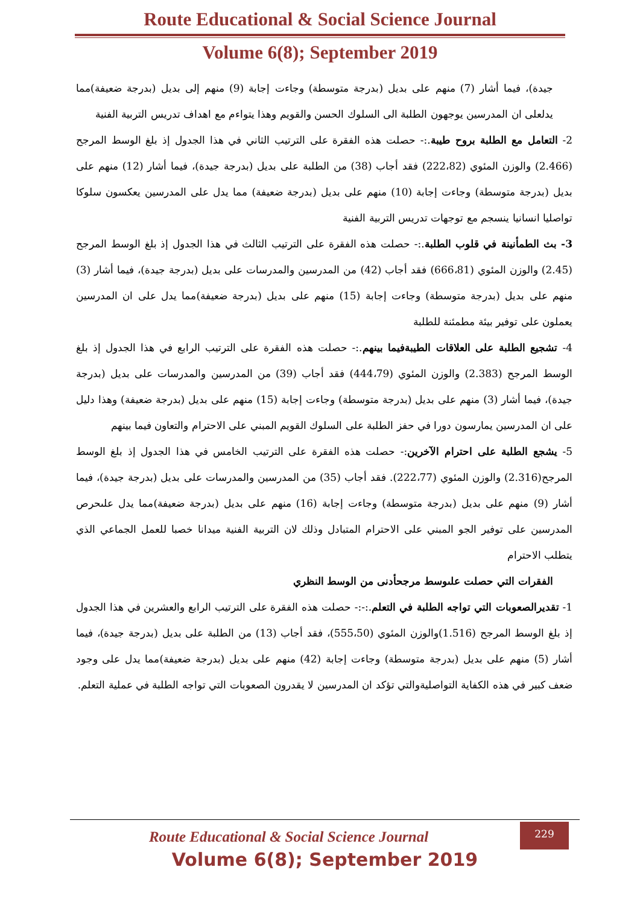Route Educational & Social Science Journal
Volume 6(8); September 2019
جيدة)، فيما أشار (7) منهم على بديل (بدرجة متوسطة) وجاءت إجابة (9) منهم إلى بديل (بدرجة ضعيفة)مما يدلعلى ان المدرسين يوجهون الطلبة الى السلوك الحسن والقويم وهذا يتواءم مع اهداف تدريس التربية الفنية
2- التعامل مع الطلبة بروح طيبة.:- حصلت هذه الفقرة على الترتيب الثاني في هذا الجدول إذ بلغ الوسط المرجح (2.466) والوزن المئوي (222،82) فقد أجاب (38) من الطلبة على بديل (بدرجة جيدة)، فيما أشار (12) منهم على بديل (بدرجة متوسطة) وجاءت إجابة (10) منهم على بديل (بدرجة ضعيفة) مما يدل على المدرسين يعكسون سلوكا تواصليا انسانيا ينسجم مع توجهات تدريس التربية الفنية
3- بث الطمأنينة في قلوب الطلبة.:- حصلت هذه الفقرة على الترتيب الثالث في هذا الجدول إذ بلغ الوسط المرجح (2.45) والوزن المئوي (666،81) فقد أجاب (42) من المدرسين والمدرسات على بديل (بدرجة جيدة)، فيما أشار (3) منهم على بديل (بدرجة متوسطة) وجاءت إجابة (15) منهم على بديل (بدرجة ضعيفة)مما يدل على ان المدرسين يعملون على توفير بيئة مطمئنة للطلبة
4- تشجيع الطلبة على العلاقات الطيبةفيما بينهم.:- حصلت هذه الفقرة على الترتيب الرابع في هذا الجدول إذ بلغ الوسط المرجح (2.383) والوزن المئوي (444،79) فقد أجاب (39) من المدرسين والمدرسات على بديل (بدرجة جيدة)، فيما أشار (3) منهم على بديل (بدرجة متوسطة) وجاءت إجابة (15) منهم على بديل (بدرجة ضعيفة) وهذا دليل على ان المدرسين يمارسون دورا في حفز الطلبة على السلوك القويم المبني على الاحترام والتعاون فيما بينهم
5- يشجع الطلبة على احترام الآخرين:- حصلت هذه الفقرة على الترتيب الخامس في هذا الجدول إذ بلغ الوسط المرجح(2.316) والوزن المئوي (222،77). فقد أجاب (35) من المدرسين والمدرسات على بديل (بدرجة جيدة)، فيما أشار (9) منهم على بديل (بدرجة متوسطة) وجاءت إجابة (16) منهم على بديل (بدرجة ضعيفة)مما يدل علىحرص المدرسين على توفير الجو المبني على الاحترام المتبادل وذلك لان التربية الفنية ميدانا خصبا للعمل الجماعي الذي يتطلب الاحترام
الفقرات التي حصلت علىوسط مرجحأدنى من الوسط النظري
1- تقديرالصعوبات التي تواجه الطلبة في التعلم.:-:- حصلت هذه الفقرة على الترتيب الرابع والعشرين في هذا الجدول إذ بلغ الوسط المرجح (1.516)والوزن المئوي (555،50)، فقد أجاب (13) من الطلبة على بديل (بدرجة جيدة)، فيما أشار (5) منهم على بديل (بدرجة متوسطة) وجاءت إجابة (42) منهم على بديل (بدرجة ضعيفة)مما يدل على وجود ضعف كبير في هذه الكفاية التواصليةوالتي تؤكد ان المدرسين لا يقدرون الصعوبات التي تواجه الطلبة في عملية التعلم.
Route Educational & Social Science Journal
Volume 6(8); September 2019
229